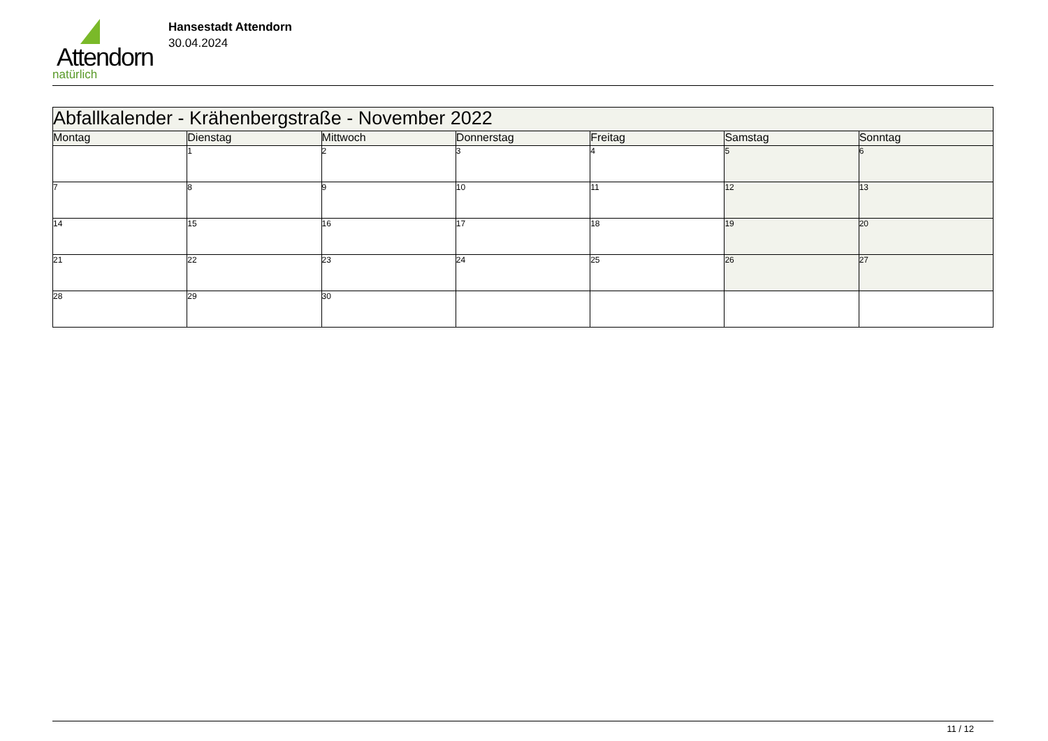Attendorn
natürlich
Hansestadt Attendorn
30.04.2024
| Abfallkalender - Krähenbergstraße - November 2022 | | | | | | |
| --- | --- | --- | --- | --- | --- | --- |
| Montag | Dienstag | Mittwoch | Donnerstag | Freitag | Samstag | Sonntag |
| | 1 | 2 | 3 | 4 | 5 | 6 |
| 7 | 8 | 9 | 10 | 11 | 12 | 13 |
| 14 | 15 | 16 | 17 | 18 | 19 | 20 |
| 21 | 22 | 23 | 24 | 25 | 26 | 27 |
| 28 | 29 | 30 | | | | |
11 / 12